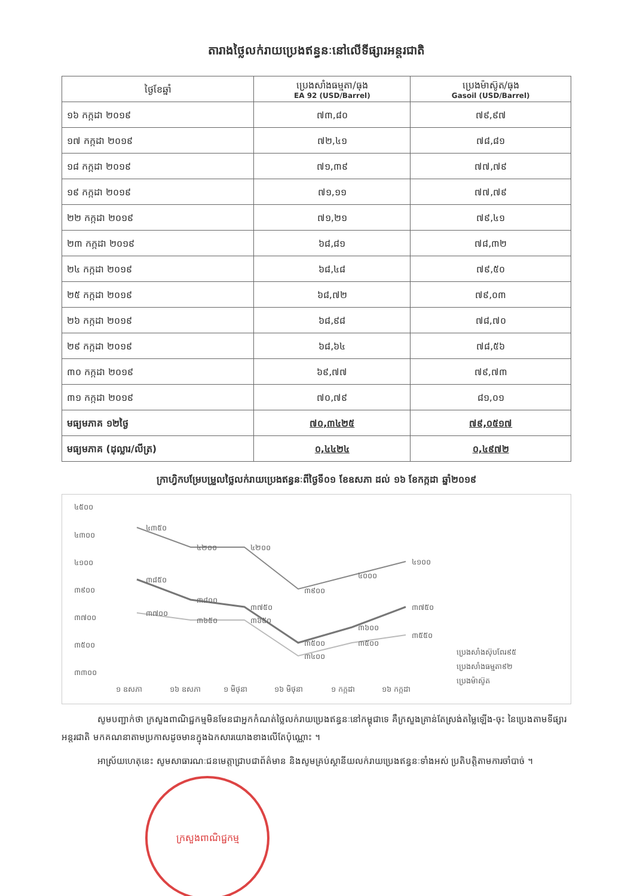តារាងថ្លៃលក់រាយប្រេងឥន្ធនៈនៅលើទីផ្សារអន្តរជាតិ
| ថ្ងៃខែឆ្នាំ | ប្រេងសាំងធម្មតា/ធុង EA 92 (USD/Barrel) | ប្រេងម៉ាស៊ូត/ធុង Gasoil (USD/Barrel) |
| --- | --- | --- |
| ១៦ កក្កដា ២០១៩ | ៧៣,៨០ | ៧៩,៩៧ |
| ១៧ កក្កដា ២០១៩ | ៧២,៤១ | ៧៨,៨១ |
| ១៨ កក្កដា ២០១៩ | ៧១,៣៩ | ៧៧,៧៩ |
| ១៩ កក្កដា ២០១៩ | ៧១,១១ | ៧៧,៧៩ |
| ២២ កក្កដា ២០១៩ | ៧១,២១ | ៧៩,៤១ |
| ២៣ កក្កដា ២០១៩ | ៦៨,៨១ | ៧៨,៣២ |
| ២៤ កក្កដា ២០១៩ | ៦៨,៤៨ | ៧៩,៥០ |
| ២៥ កក្កដា ២០១៩ | ៦៨,៧២ | ៧៩,០៣ |
| ២៦ កក្កដា ២០១៩ | ៦៨,៩៨ | ៧៨,៧០ |
| ២៩ កក្កដា ២០១៩ | ៦៨,៦៤ | ៧៨,៥៦ |
| ៣០ កក្កដា ២០១៩ | ៦៩,៧៧ | ៧៩,៧៣ |
| ៣១ កក្កដា ២០១៩ | ៧០,៧៩ | ៨១,០១ |
| មធ្យមភាគ ១២ថ្ងៃ | ៧០,៣៤២៥ | ៧៩,០៥១៧ |
| មធ្យមភាគ (ដុល្លារ/លីត្រ) | ០,៤៤២៤ | ០,៤៩៧២ |
ក្រាហ្វិកបម្រែបម្រួលថ្លៃលក់រាយប្រេងឥន្ធនៈពីថ្ងៃទី០១ ខែឧសភា ដល់ ១៦ ខែកក្កដា ឆ្នាំ២០១៩
៤៥០០
៤៣០០
៤១០០
៣៩០០
៣៧០០
៣៥០០
៣៣០០
៤៣៥០
៤២០០
៤២០០
៣៩០០
៤០០០
៤១០០
៣៨៥០
៣៨០០
៣៧៥០
៣៥០០
៣៦០០
៣៧៥០
៣៧០០
៣៦៥០
៣៦៥០
៣៤០០
៣៥០០
៣៥៥០
១ ឧសភា
១៦ ឧសភា
១ មិថុនា
១៦ មិថុនា
១ កក្កដា
១៦ កក្កដា
ប្រេងសាំងស៊ុបពែរ៩៥
ប្រេងសាំងធម្មតា៩២
ប្រេងម៉ាស៊ូត
សូមបញ្ជាក់ថា ក្រសួងពាណិជ្ជកម្មមិនមែនជាអ្នកកំណត់ថ្លៃលក់រាយប្រេងឥន្ធនៈនៅកម្ពុជាទេ គឺក្រសួងគ្រាន់តែស្រង់តម្លៃឡើង-ចុះ នៃប្រេងតាមទីផ្សារអន្តរជាតិ មកគណនាតាមប្រកាសដូចមានក្នុងឯកសារយោងខាងលើតែប៉ុណ្ណោះ ។
អាស្រ័យហេតុនេះ សូមសាធារណៈជនមេត្តាជ្រាបជាព័ត៌មាន និងសូមគ្រប់ស្ថានីយលក់រាយប្រេងឥន្ធនៈទាំងអស់ ប្រតិបត្តិតាមការចាំបាច់ ។
ក្រសួងពាណិជ្ជកម្ម